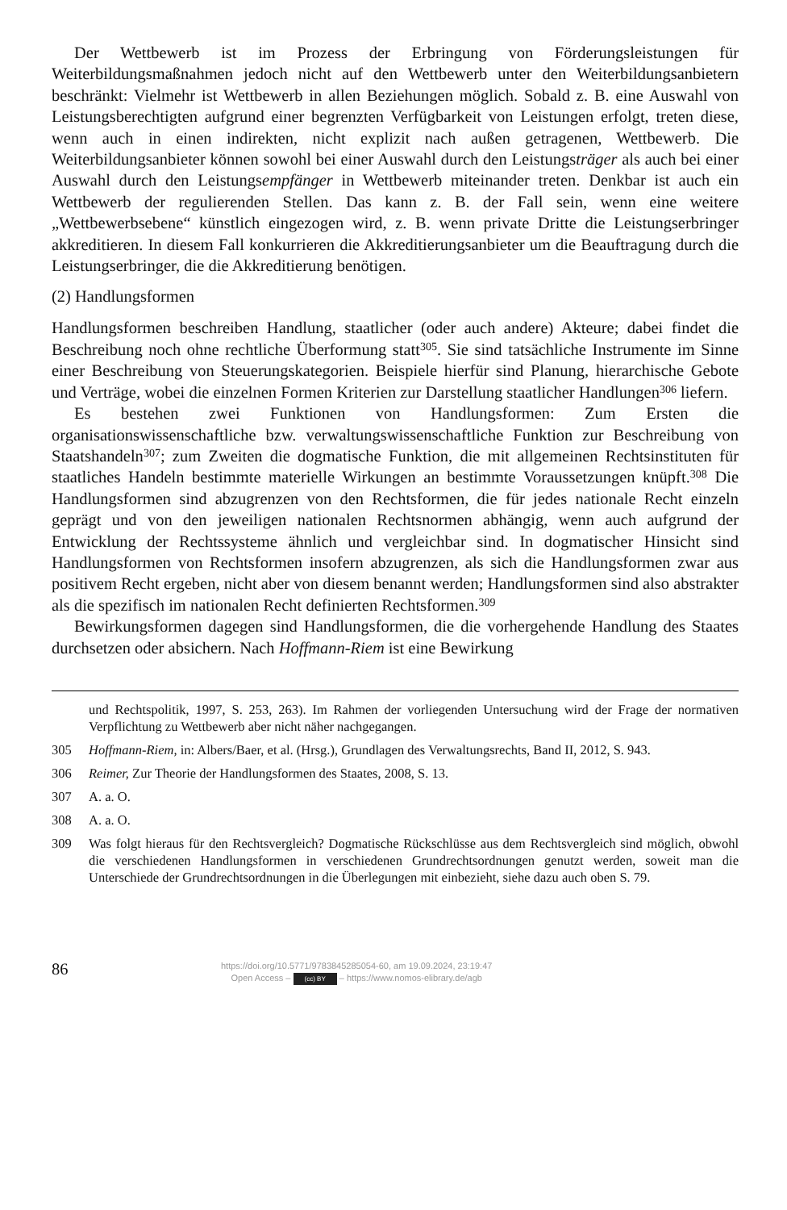Der Wettbewerb ist im Prozess der Erbringung von Förderungsleistungen für Weiterbildungsmaßnahmen jedoch nicht auf den Wettbewerb unter den Weiterbildungsanbietern beschränkt: Vielmehr ist Wettbewerb in allen Beziehungen möglich. Sobald z. B. eine Auswahl von Leistungsberechtigten aufgrund einer begrenzten Verfügbarkeit von Leistungen erfolgt, treten diese, wenn auch in einen indirekten, nicht explizit nach außen getragenen, Wettbewerb. Die Weiterbildungsanbieter können sowohl bei einer Auswahl durch den Leistungsträger als auch bei einer Auswahl durch den Leistungsempfänger in Wettbewerb miteinander treten. Denkbar ist auch ein Wettbewerb der regulierenden Stellen. Das kann z. B. der Fall sein, wenn eine weitere „Wettbewerbsebene“ künstlich eingezogen wird, z. B. wenn private Dritte die Leistungserbringer akkreditieren. In diesem Fall konkurrieren die Akkreditierungsanbieter um die Beauftragung durch die Leistungserbringer, die die Akkreditierung benötigen.
(2) Handlungsformen
Handlungsformen beschreiben Handlung, staatlicher (oder auch andere) Akteure; dabei findet die Beschreibung noch ohne rechtliche Überformung statt<sup>305</sup>. Sie sind tatsächliche Instrumente im Sinne einer Beschreibung von Steuerungskategorien. Beispiele hierfür sind Planung, hierarchische Gebote und Verträge, wobei die einzelnen Formen Kriterien zur Darstellung staatlicher Handlungen<sup>306</sup> liefern.
Es bestehen zwei Funktionen von Handlungsformen: Zum Ersten die organisationswissenschaftliche bzw. verwaltungswissenschaftliche Funktion zur Beschreibung von Staatshandeln<sup>307</sup>; zum Zweiten die dogmatische Funktion, die mit allgemeinen Rechtsinstituten für staatliches Handeln bestimmte materielle Wirkungen an bestimmte Voraussetzungen knüpft.<sup>308</sup> Die Handlungsformen sind abzugrenzen von den Rechtsformen, die für jedes nationale Recht einzeln geprägt und von den jeweiligen nationalen Rechtsnormen abhängig, wenn auch aufgrund der Entwicklung der Rechtssysteme ähnlich und vergleichbar sind. In dogmatischer Hinsicht sind Handlungsformen von Rechtsformen insofern abzugrenzen, als sich die Handlungsformen zwar aus positivem Recht ergeben, nicht aber von diesem benannt werden; Handlungsformen sind also abstrakter als die spezifisch im nationalen Recht definierten Rechtsformen.<sup>309</sup>
Bewirkungsformen dagegen sind Handlungsformen, die die vorhergehende Handlung des Staates durchsetzen oder absichern. Nach Hoffmann-Riem ist eine Bewirkung
und Rechtspolitik, 1997, S. 253, 263). Im Rahmen der vorliegenden Untersuchung wird der Frage der normativen Verpflichtung zu Wettbewerb aber nicht näher nachgegangen.
305 Hoffmann-Riem, in: Albers/Baer, et al. (Hrsg.), Grundlagen des Verwaltungsrechts, Band II, 2012, S. 943.
306 Reimer, Zur Theorie der Handlungsformen des Staates, 2008, S. 13.
307 A. a. O.
308 A. a. O.
309 Was folgt hieraus für den Rechtsvergleich? Dogmatische Rückschlüsse aus dem Rechtsvergleich sind möglich, obwohl die verschiedenen Handlungsformen in verschiedenen Grundrechtsordnungen genutzt werden, soweit man die Unterschiede der Grundrechtsordnungen in die Überlegungen mit einbezieht, siehe dazu auch oben S. 79.
86
https://doi.org/10.5771/9783845285054-60, am 19.09.2024, 23:19:47
Open Access – (cc) BY – https://www.nomos-elibrary.de/agb